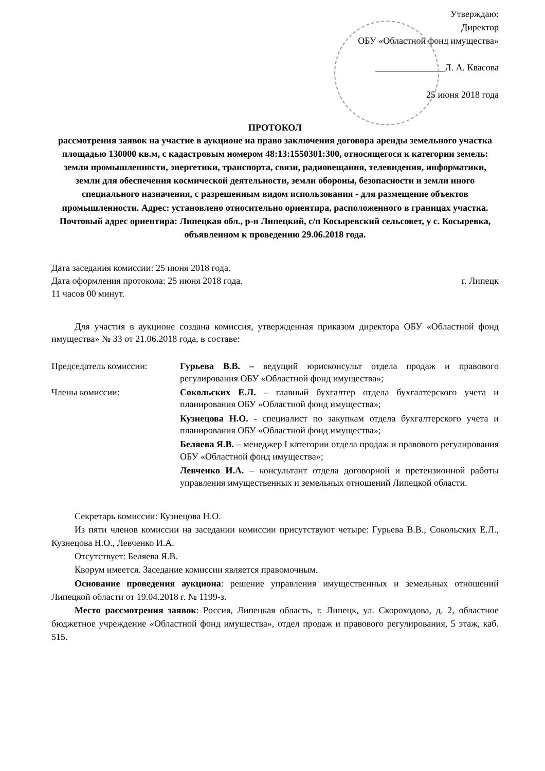Утверждаю:
Директор
ОБУ «Областной фонд имущества»
_______________Л. А. Квасова
25 июня 2018 года
ПРОТОКОЛ
рассмотрения заявок на участие в аукционе на право заключения договора аренды земельного участка площадью 130000 кв.м, с кадастровым номером 48:13:1550301:300, относящегося к категории земель: земли промышленности, энергетики, транспорта, связи, радиовещания, телевидения, информатики, земли для обеспечения космической деятельности, земли обороны, безопасности и земли иного специального назначения, с разрешенным видом использования - для размещение объектов промышленности. Адрес: установлено относительно ориентира, расположенного в границах участка. Почтовый адрес ориентира: Липецкая обл., р-н Липецкий, с/п Косыревский сельсовет, у с. Косыревка, объявленном к проведению 29.06.2018 года.
Дата заседания комиссии: 25 июня 2018 года.
Дата оформления протокола: 25 июня 2018 года. г. Липецк
11 часов 00 минут.
Для участия в аукционе создана комиссия, утвержденная приказом директора ОБУ «Областной фонд имущества» № 33 от 21.06.2018 года, в составе:
Председатель комиссии:
Гурьева В.В. – ведущий юрисконсульт отдела продаж и правового регулирования ОБУ «Областной фонд имущества»;
Члены комиссии:
Сокольских Е.Л. – главный бухгалтер отдела бухгалтерского учета и планирования ОБУ «Областной фонд имущества»;
Кузнецова Н.О. - специалист по закупкам отдела бухгалтерского учета и планирования ОБУ «Областной фонд имущества»;
Беляева Я.В. – менеджер I категории отдела продаж и правового регулирования ОБУ «Областной фонд имущества»;
Левченко И.А. – консультант отдела договорной и претензионной работы управления имущественных и земельных отношений Липецкой области.
Секретарь комиссии: Кузнецова Н.О.
Из пяти членов комиссии на заседании комиссии присутствуют четыре: Гурьева В.В., Сокольских Е.Л., Кузнецова Н.О., Левченко И.А.
Отсутствует: Беляева Я.В.
Кворум имеется. Заседание комиссии является правомочным.
Основание проведения аукциона: решение управления имущественных и земельных отношений Липецкой области от 19.04.2018 г. № 1199-з.
Место рассмотрения заявок: Россия, Липецкая область, г. Липецк, ул. Скороходова, д. 2, областное бюджетное учреждение «Областной фонд имущества», отдел продаж и правового регулирования, 5 этаж, каб. 515.